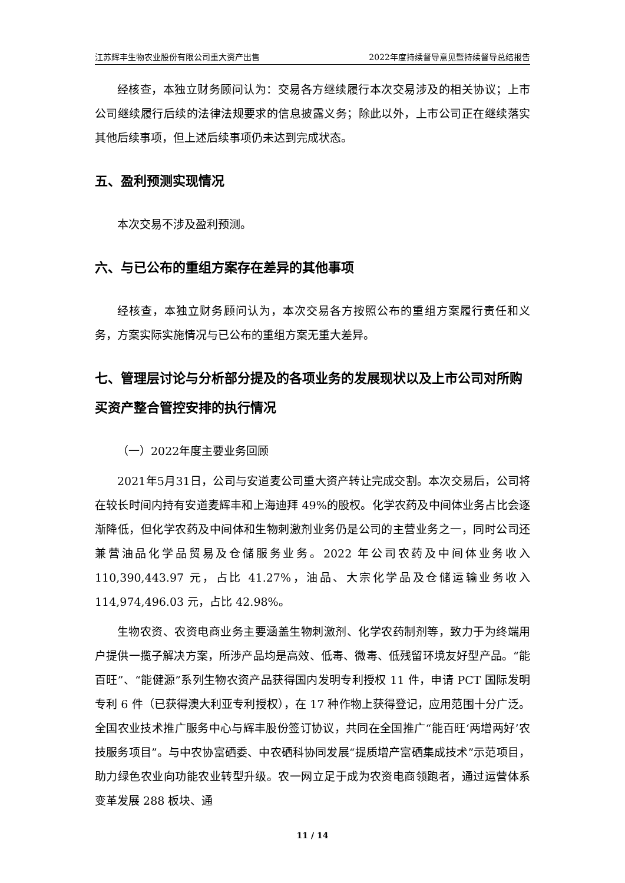江苏辉丰生物农业股份有限公司重大资产出售 2022年度持续督导意见暨持续督导总结报告
经核查，本独立财务顾问认为：交易各方继续履行本次交易涉及的相关协议；上市公司继续履行后续的法律法规要求的信息披露义务；除此以外，上市公司正在继续落实其他后续事项，但上述后续事项仍未达到完成状态。
五、盈利预测实现情况
本次交易不涉及盈利预测。
六、与已公布的重组方案存在差异的其他事项
经核查，本独立财务顾问认为，本次交易各方按照公布的重组方案履行责任和义务，方案实际实施情况与已公布的重组方案无重大差异。
七、管理层讨论与分析部分提及的各项业务的发展现状以及上市公司对所购买资产整合管控安排的执行情况
（一）2022年度主要业务回顾
2021年5月31日，公司与安道麦公司重大资产转让完成交割。本次交易后，公司将在较长时间内持有安道麦辉丰和上海迪拜 49%的股权。化学农药及中间体业务占比会逐渐降低，但化学农药及中间体和生物刺激剂业务仍是公司的主营业务之一，同时公司还兼营油品化学品贸易及仓储服务业务。2022 年公司农药及中间体业务收入 110,390,443.97 元，占比 41.27%，油品、大宗化学品及仓储运输业务收入 114,974,496.03 元，占比 42.98%。
生物农资、农资电商业务主要涵盖生物刺激剂、化学农药制剂等，致力于为终端用户提供一揽子解决方案，所涉产品均是高效、低毒、微毒、低残留环境友好型产品。“能百旺”、“能健源”系列生物农资产品获得国内发明专利授权 11 件，申请 PCT 国际发明专利 6 件（已获得澳大利亚专利授权），在 17 种作物上获得登记，应用范围十分广泛。全国农业技术推广服务中心与辉丰股份签订协议，共同在全国推广“能百旺‘两增两好’农技服务项目”。与中农协富硒委、中农硒科协同发展“提质增产富硒集成技术”示范项目，助力绿色农业向功能农业转型升级。农一网立足于成为农资电商领跑者，通过运营体系变革发展 288 板块、通
11 / 14